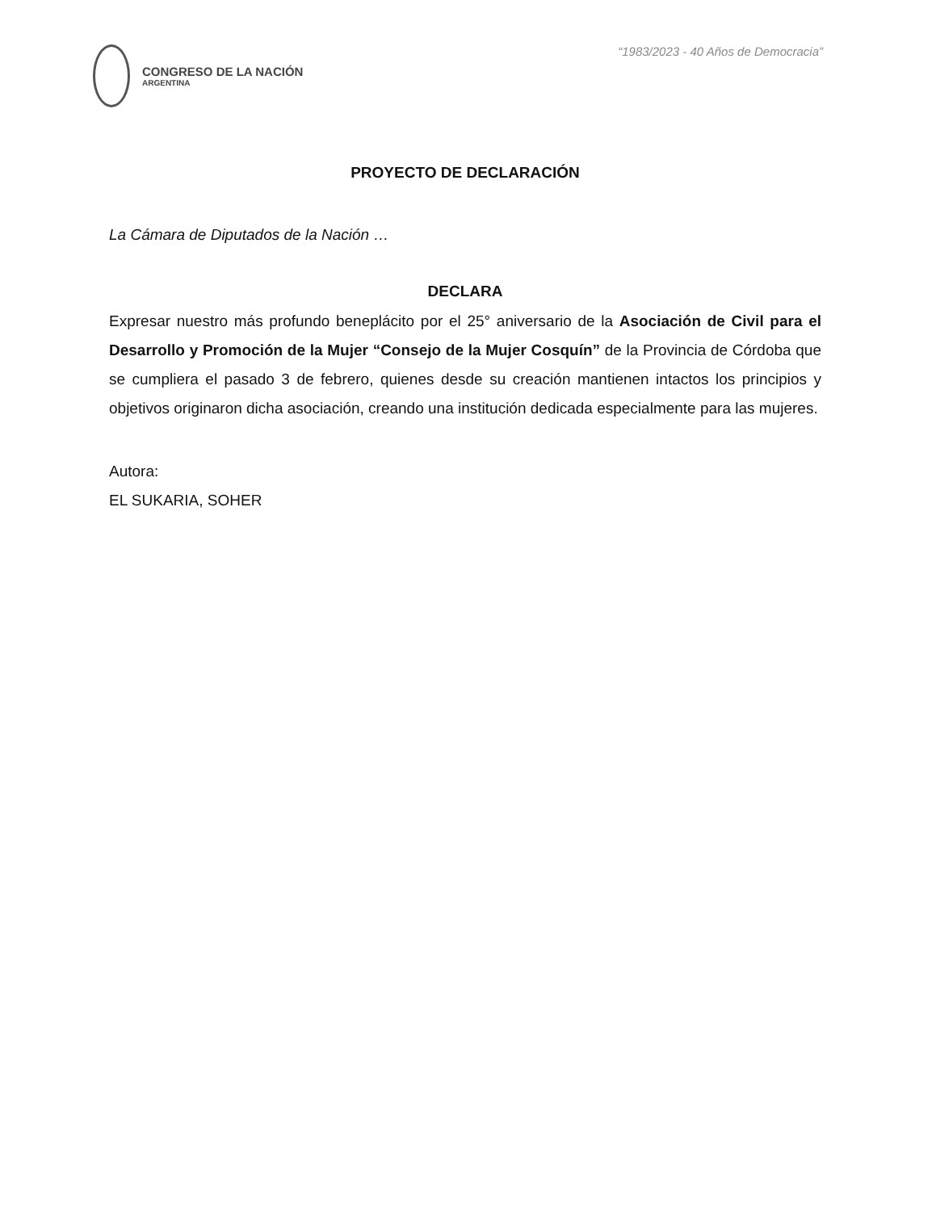CONGRESO DE LA NACIÓN
ARGENTINA
“1983/2023 - 40 Años de Democracia”
PROYECTO DE DECLARACIÓN
La Cámara de Diputados de la Nación …
DECLARA
Expresar nuestro más profundo beneplácito por el 25° aniversario de la Asociación de Civil para el Desarrollo y Promoción de la Mujer “Consejo de la Mujer Cosquín” de la Provincia de Córdoba que se cumpliera el pasado 3 de febrero, quienes desde su creación mantienen intactos los principios y objetivos originaron dicha asociación, creando una institución dedicada especialmente para las mujeres.
Autora:
EL SUKARIA, SOHER